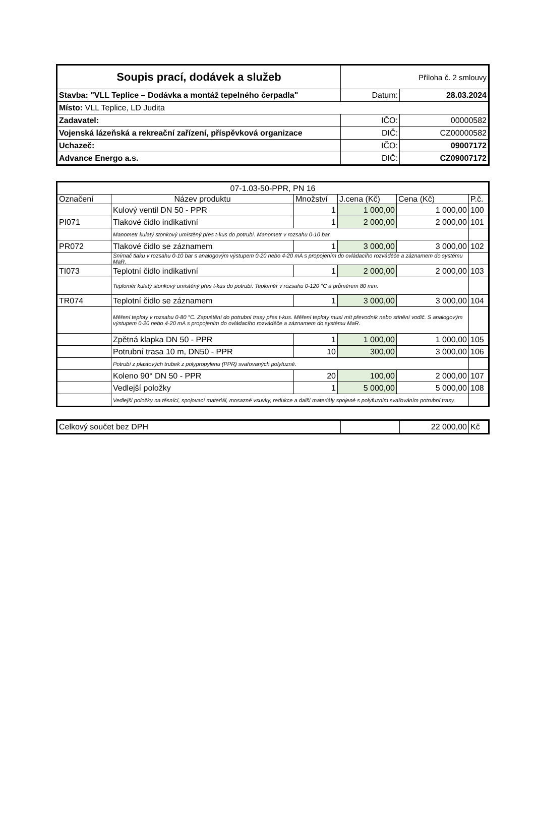| Soupis prací, dodávek a služeb | Příloha č. 2 smlouvy | |
| Stavba: "VLL Teplice – Dodávka a montáž tepelného čerpadla" | Datum: | 28.03.2024 |
| Místo: VLL Teplice, LD Judita | | |
| Zadavatel: | IČO: | 00000582 |
| Vojenská lázeňská a rekreační zařízení, příspěvková organizace | DIČ: | CZ00000582 |
| Uchazeč: | IČO: | 09007172 |
| Advance Energo a.s. | DIČ: | CZ09007172 |
| 07-1.03-50-PPR, PN 16 | | | | | |
| Označení | Název produktu | Množství | J.cena (Kč) | Cena (Kč) | P.č. |
| | Kulový ventil DN 50 - PPR | 1 | 1 000,00 | 1 000,00 | 100 |
| PI071 | Tlakové čidlo indikativní | 1 | 2 000,00 | 2 000,00 | 101 |
| | Manometr kulatý stonkový umístěný přes t-kus do potrubí. Manometr v rozsahu 0-10 bar. | | | | |
| PR072 | Tlakové čidlo se záznamem | 1 | 3 000,00 | 3 000,00 | 102 |
| | Snímač tlaku v rozsahu 0-10 bar s analogovým výstupem 0-20 nebo 4-20 mA s propojením do ovládacího rozváděče a záznamem do systému MaR. | | | | |
| TI073 | Teplotní čidlo indikativní | 1 | 2 000,00 | 2 000,00 | 103 |
| | Teploměr kulatý stonkový umístěný přes t-kus do potrubí. Teploměr v rozsahu 0-120 °C a průměrem 80 mm. | | | | |
| TR074 | Teplotní čidlo se záznamem | 1 | 3 000,00 | 3 000,00 | 104 |
| | Měření teploty v rozsahu 0-80 °C. Zapuštění do potrubní trasy přes t-kus. Měření teploty musí mít převodník nebo stínění vodič. S analogovým výstupem 0-20 nebo 4-20 mA s propojením do ovládacího rozváděče a záznamem do systému MaR. | | | | |
| | Zpětná klapka DN 50 - PPR | 1 | 1 000,00 | 1 000,00 | 105 |
| | Potrubní trasa 10 m, DN50 - PPR | 10 | 300,00 | 3 000,00 | 106 |
| | Potrubí z plastových trubek z polypropylenu (PPR) svařovaných polyfuzně. | | | | |
| | Koleno 90° DN 50 - PPR | 20 | 100,00 | 2 000,00 | 107 |
| | Vedlejší položky | 1 | 5 000,00 | 5 000,00 | 108 |
| | Vedlejší položky na těsnící, spojovací materiál, mosazné vsuvky, redukce a další materiály spojené s polyfuzním svařováním potrubní trasy. | | | | |
| Celkový součet bez DPH | | 22 000,00 | Kč |